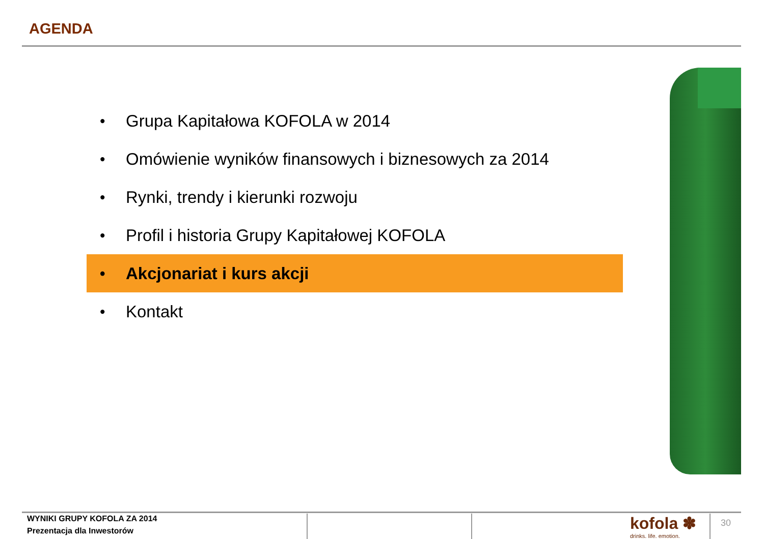AGENDA
• Grupa Kapitałowa KOFOLA w 2014
• Omówienie wyników finansowych i biznesowych za 2014
• Rynki, trendy i kierunki rozwoju
• Profil i historia Grupy Kapitałowej KOFOLA
• Akcjonariat i kurs akcji
• Kontakt
WYNIKI GRUPY KOFOLA ZA 2014
Prezentacja dla Inwestorów
kofola ✽
drinks. life. emotion.
30